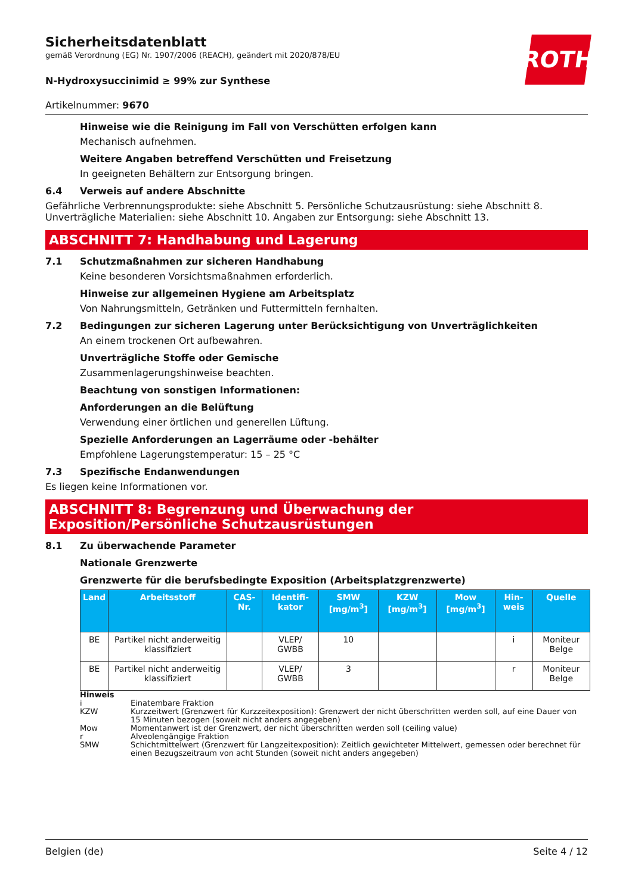ROTH
Sicherheitsdatenblatt
gemäß Verordnung (EG) Nr. 1907/2006 (REACH), geändert mit 2020/878/EU
N-Hydroxysuccinimid ≥ 99% zur Synthese
Artikelnummer: 9670
Hinweise wie die Reinigung im Fall von Verschütten erfolgen kann
Mechanisch aufnehmen.
Weitere Angaben betreffend Verschütten und Freisetzung
In geeigneten Behältern zur Entsorgung bringen.
6.4 Verweis auf andere Abschnitte
Gefährliche Verbrennungsprodukte: siehe Abschnitt 5. Persönliche Schutzausrüstung: siehe Abschnitt 8. Unverträgliche Materialien: siehe Abschnitt 10. Angaben zur Entsorgung: siehe Abschnitt 13.
ABSCHNITT 7: Handhabung und Lagerung
7.1 Schutzmaßnahmen zur sicheren Handhabung
Keine besonderen Vorsichtsmaßnahmen erforderlich.
Hinweise zur allgemeinen Hygiene am Arbeitsplatz
Von Nahrungsmitteln, Getränken und Futtermitteln fernhalten.
7.2 Bedingungen zur sicheren Lagerung unter Berücksichtigung von Unverträglichkeiten
An einem trockenen Ort aufbewahren.
Unverträgliche Stoffe oder Gemische
Zusammenlagerungshinweise beachten.
Beachtung von sonstigen Informationen:
Anforderungen an die Belüftung
Verwendung einer örtlichen und generellen Lüftung.
Spezielle Anforderungen an Lagerräume oder -behälter
Empfohlene Lagerungstemperatur: 15 – 25 °C
7.3 Spezifische Endanwendungen
Es liegen keine Informationen vor.
ABSCHNITT 8: Begrenzung und Überwachung der Exposition/Persönliche Schutzausrüstungen
8.1 Zu überwachende Parameter
Nationale Grenzwerte
Grenzwerte für die berufsbedingte Exposition (Arbeitsplatzgrenzwerte)
| Land | Arbeitsstoff | CAS-Nr. | Identifi-kator | SMW [mg/m<sup>3</sup>] | KZW [mg/m<sup>3</sup>] | Mow [mg/m<sup>3</sup>] | Hin-weis | Quelle |
| --- | --- | --- | --- | --- | --- | --- | --- | --- |
| BE | Partikel nicht anderweitig klassifiziert | | VLEP/ GWBB | 10 | | | i | Moniteur Belge |
| BE | Partikel nicht anderweitig klassifiziert | | VLEP/ GWBB | 3 | | | r | Moniteur Belge |
Hinweis
i Einatembare Fraktion
KZW Kurzzeitwert (Grenzwert für Kurzzeitexposition): Grenzwert der nicht überschritten werden soll, auf eine Dauer von 15 Minuten bezogen (soweit nicht anders angegeben)
Mow Momentanwert ist der Grenzwert, der nicht überschritten werden soll (ceiling value)
r Alveolengängige Fraktion
SMW Schichtmittelwert (Grenzwert für Langzeitexposition): Zeitlich gewichteter Mittelwert, gemessen oder berechnet für einen Bezugszeitraum von acht Stunden (soweit nicht anders angegeben)
Belgien (de) Seite 4 / 12